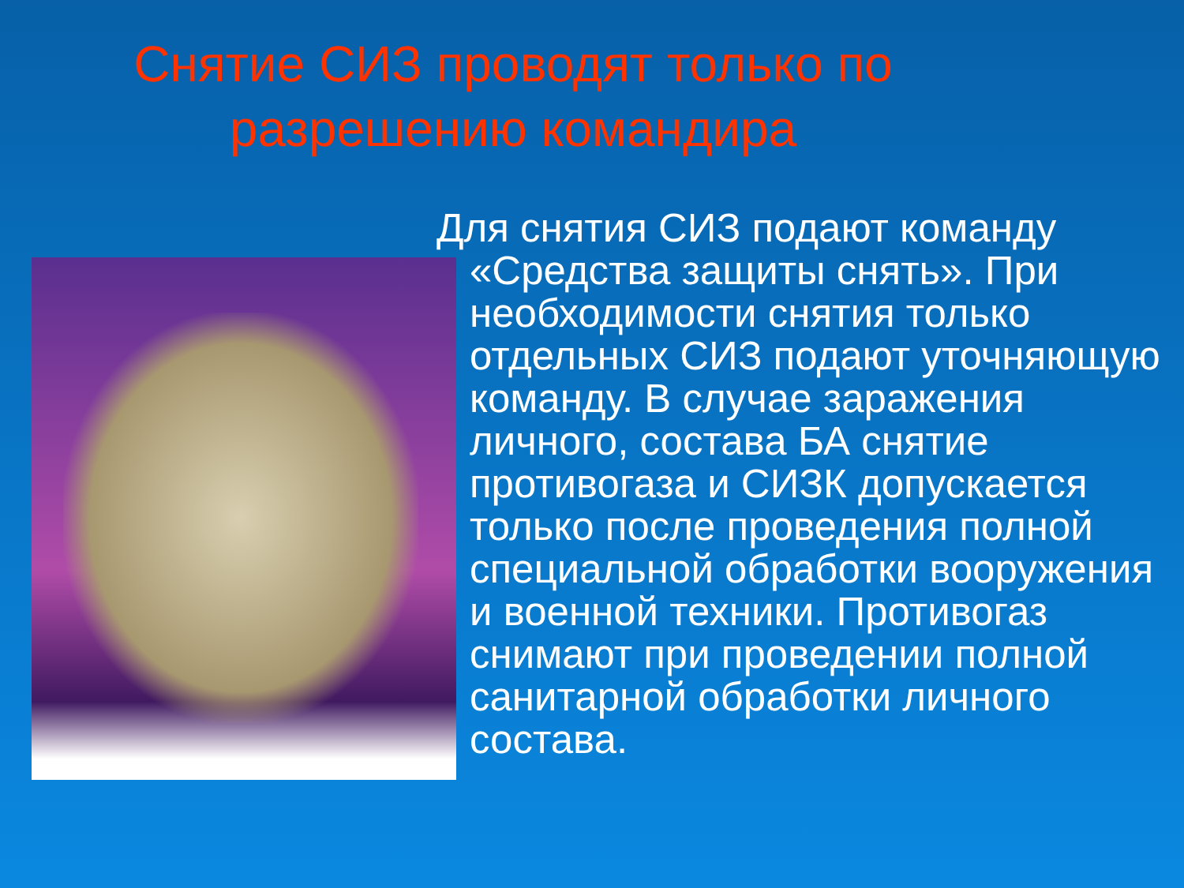Снятие СИЗ проводят только по разрешению командира
Для снятия СИЗ подают команду «Средства защиты снять». При необходимости снятия только отдельных СИЗ подают уточняющую команду. В случае заражения личного, состава БА снятие противогаза и СИЗК допускается только после проведения полной специальной обработки вооружения и военной техники. Противогаз снимают при проведении полной санитарной обработки личного состава.